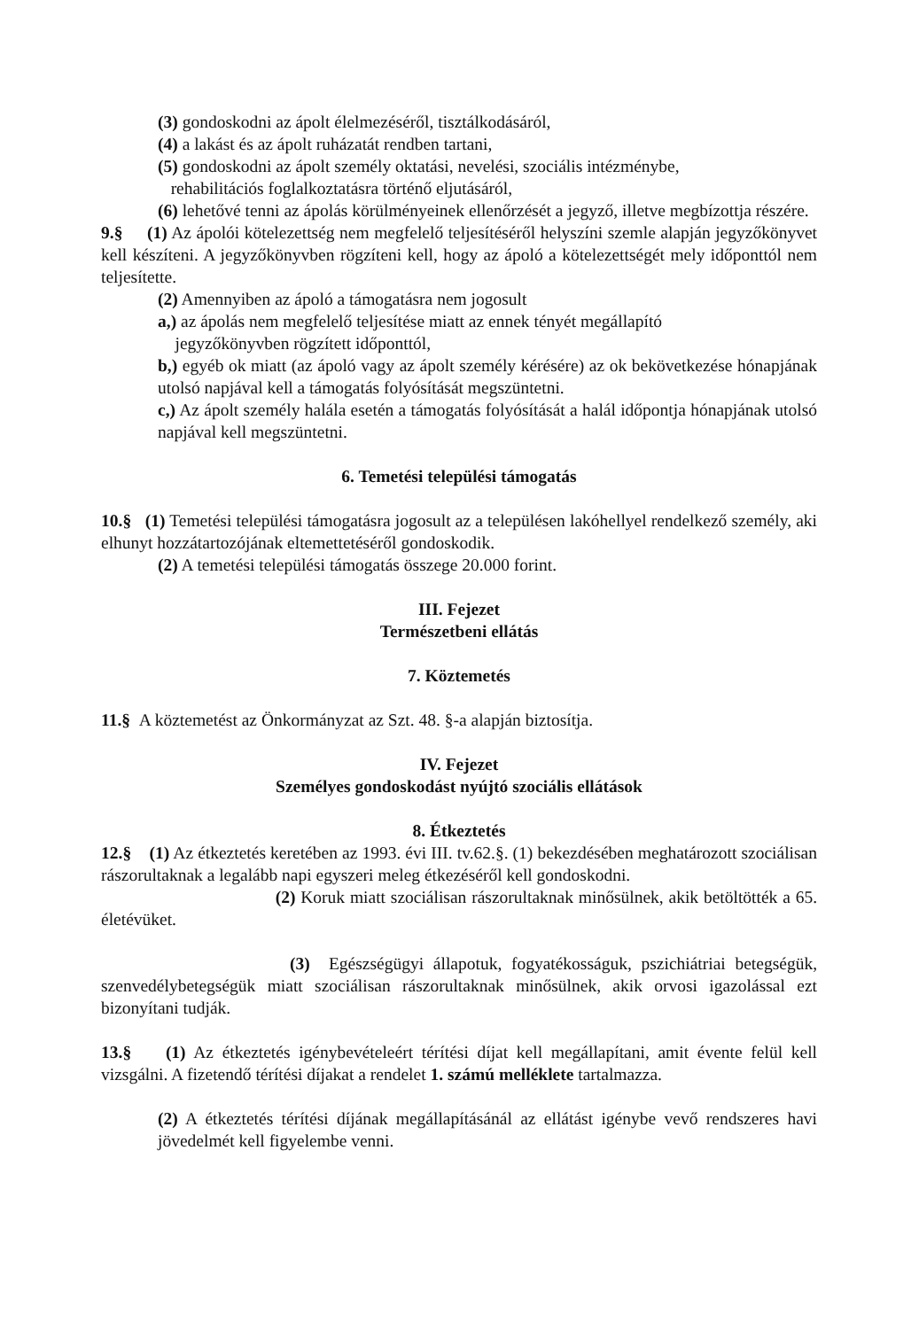(3) gondoskodni az ápolt élelmezéséről, tisztálkodásáról,
(4) a lakást és az ápolt ruházatát rendben tartani,
(5) gondoskodni az ápolt személy oktatási, nevelési, szociális intézménybe,
rehabilitációs foglalkoztatásra történő eljutásáról,
(6) lehetővé tenni az ápolás körülményeinek ellenőrzését a jegyző, illetve megbízottja részére.
9.§ (1) Az ápolói kötelezettség nem megfelelő teljesítéséről helyszíni szemle alapján jegyzőkönyvet kell készíteni. A jegyzőkönyvben rögzíteni kell, hogy az ápoló a kötelezettségét mely időponttól nem teljesítette.
(2) Amennyiben az ápoló a támogatásra nem jogosult
a,) az ápolás nem megfelelő teljesítése miatt az ennek tényét megállapító
jegyzőkönyvben rögzített időponttól,
b,) egyéb ok miatt (az ápoló vagy az ápolt személy kérésére) az ok bekövetkezése hónapjának utolsó napjával kell a támogatás folyósítását megszüntetni.
c,) Az ápolt személy halála esetén a támogatás folyósítását a halál időpontja hónapjának utolsó napjával kell megszüntetni.
6. Temetési települési támogatás
10.§ (1) Temetési települési támogatásra jogosult az a településen lakóhellyel rendelkező személy, aki elhunyt hozzátartozójának eltemettetéséről gondoskodik.
(2) A temetési települési támogatás összege 20.000 forint.
III. Fejezet
Természetbeni ellátás
7. Köztemetés
11.§ A köztemetést az Önkormányzat az Szt. 48. §-a alapján biztosítja.
IV. Fejezet
Személyes gondoskodást nyújtó szociális ellátások
8. Étkeztetés
12.§ (1) Az étkeztetés keretében az 1993. évi III. tv.62.§. (1) bekezdésében meghatározott szociálisan rászorultaknak a legalább napi egyszeri meleg étkezéséről kell gondoskodni.
(2) Koruk miatt szociálisan rászorultaknak minősülnek, akik betöltötték a 65. életévüket.
(3) Egészségügyi állapotuk, fogyatékosságuk, pszichiátriai betegségük, szenvedélybetegségük miatt szociálisan rászorultaknak minősülnek, akik orvosi igazolással ezt bizonyítani tudják.
13.§ (1) Az étkeztetés igénybevételeért térítési díjat kell megállapítani, amit évente felül kell vizsgálni. A fizetendő térítési díjakat a rendelet 1. számú melléklete tartalmazza.
(2) A étkeztetés térítési díjának megállapításánál az ellátást igénybe vevő rendszeres havi jövedelmét kell figyelembe venni.